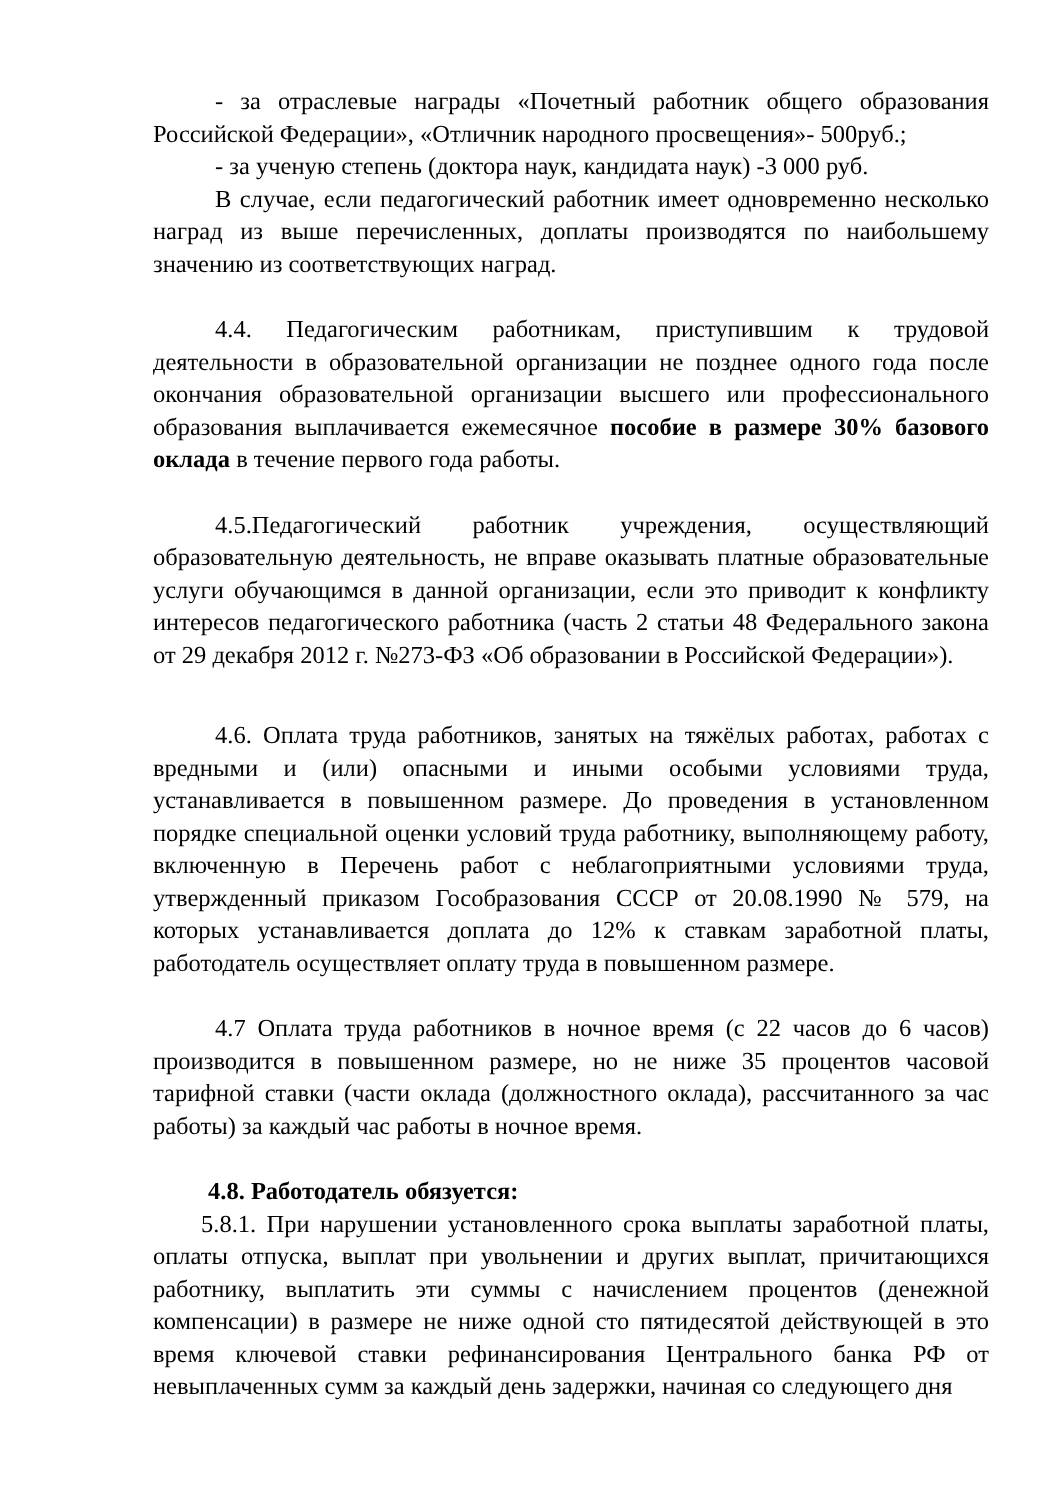- за отраслевые награды «Почетный работник общего образования Российской Федерации», «Отличник народного просвещения»- 500руб.;
- за ученую степень (доктора наук, кандидата наук) -3 000 руб.
В случае, если педагогический работник имеет одновременно несколько наград из выше перечисленных, доплаты производятся по наибольшему значению из соответствующих наград.
4.4. Педагогическим работникам, приступившим к трудовой деятельности в образовательной организации не позднее одного года после окончания образовательной организации высшего или профессионального образования выплачивается ежемесячное пособие в размере 30% базового оклада в течение первого года работы.
4.5.Педагогический работник учреждения, осуществляющий образовательную деятельность, не вправе оказывать платные образовательные услуги обучающимся в данной организации, если это приводит к конфликту интересов педагогического работника (часть 2 статьи 48 Федерального закона от 29 декабря 2012 г. №273-ФЗ «Об образовании в Российской Федерации»).
4.6. Оплата труда работников, занятых на тяжёлых работах, работах с вредными и (или) опасными и иными особыми условиями труда, устанавливается в повышенном размере. До проведения в установленном порядке специальной оценки условий труда работнику, выполняющему работу, включенную в Перечень работ с неблагоприятными условиями труда, утвержденный приказом Гособразования СССР от 20.08.1990 № 579, на которых устанавливается доплата до 12% к ставкам заработной платы, работодатель осуществляет оплату труда в повышенном размере.
4.7 Оплата труда работников в ночное время (с 22 часов до 6 часов) производится в повышенном размере, но не ниже 35 процентов часовой тарифной ставки (части оклада (должностного оклада), рассчитанного за час работы) за каждый час работы в ночное время.
4.8. Работодатель обязуется:
5.8.1. При нарушении установленного срока выплаты заработной платы, оплаты отпуска, выплат при увольнении и других выплат, причитающихся работнику, выплатить эти суммы с начислением процентов (денежной компенсации) в размере не ниже одной сто пятидесятой действующей в это время ключевой ставки рефинансирования Центрального банка РФ от невыплаченных сумм за каждый день задержки, начиная со следующего дня